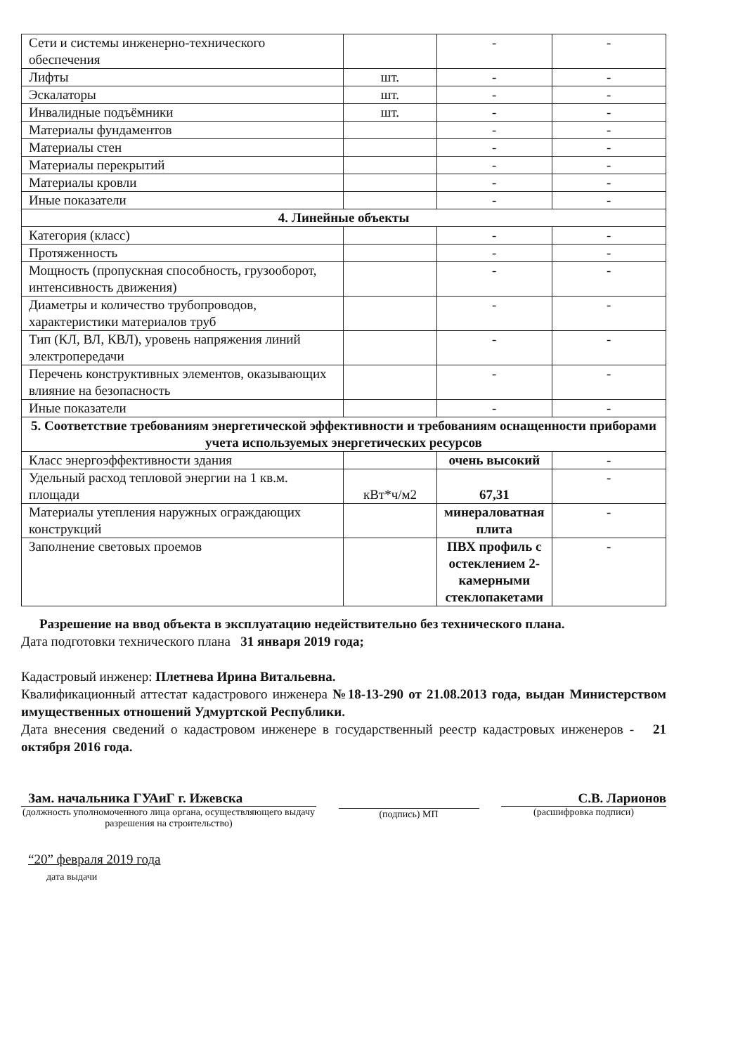| Сети и системы инженерно-технического обеспечения | | - | - |
| Лифты | шт. | - | - |
| Эскалаторы | шт. | - | - |
| Инвалидные подъёмники | шт. | - | - |
| Материалы фундаментов | | - | - |
| Материалы стен | | - | - |
| Материалы перекрытий | | - | - |
| Материалы кровли | | - | - |
| Иные показатели | | - | - |
| 4. Линейные объекты | | | |
| Категория (класс) | | - | - |
| Протяженность | | - | - |
| Мощность (пропускная способность, грузооборот, интенсивность движения) | | - | - |
| Диаметры и количество трубопроводов, характеристики материалов труб | | - | - |
| Тип (КЛ, ВЛ, КВЛ), уровень напряжения линий электропередачи | | - | - |
| Перечень конструктивных элементов, оказывающих влияние на безопасность | | - | - |
| Иные показатели | | - | - |
| 5. Соответствие требованиям энергетической эффективности и требованиям оснащенности приборами учета используемых энергетических ресурсов | | | |
| Класс энергоэффективности здания | | очень высокий | - |
| Удельный расход тепловой энергии на 1 кв.м. площади | кВт*ч/м2 | 67,31 | - |
| Материалы утепления наружных ограждающих конструкций | | минераловатная плита | - |
| Заполнение световых проемов | | ПВХ профиль с остеклением 2-камерными стеклопакетами | - |
Разрешение на ввод объекта в эксплуатацию недействительно без технического плана.
Дата подготовки технического плана 31 января 2019 года;
Кадастровый инженер: Плетнева Ирина Витальевна.
Квалификационный аттестат кадастрового инженера №18-13-290 от 21.08.2013 года, выдан Министерством имущественных отношений Удмуртской Республики.
Дата внесения сведений о кадастровом инженере в государственный реестр кадастровых инженеров - 21 октября 2016 года.
Зам. начальника ГУАиГ г. Ижевска
(должность уполномоченного лица органа, осуществляющего выдачу разрешения на строительство)
(подпись) МП
С.В. Ларионов
(расшифровка подписи)
“20” февраля 2019 года
дата выдачи